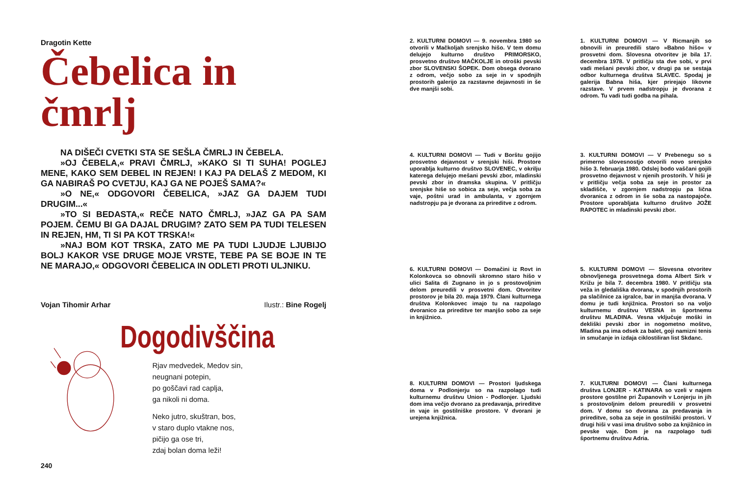Dragotin Kette
Čebelica in čmrlj
NA DIŠEČI CVETKI STA SE SEŠLA ČMRLJ IN ČEBELA.
»OJ ČEBELA,« PRAVI ČMRLJ, »KAKO SI TI SUHA! POGLEJ MENE, KAKO SEM DEBEL IN REJEN! I KAJ PA DELAŠ Z MEDOM, KI GA NABIRAŠ PO CVETJU, KAJ GA NE POJEŠ SAMA?«
»O NE,« ODGOVORI ČEBELICA, »JAZ GA DAJEM TUDI DRUGIM...«
»TO SI BEDASTA,« REČE NATO ČMRLJ, »JAZ GA PA SAM POJEM. ČEMU BI GA DAJAL DRUGIM? ZATO SEM PA TUDI TELESEN IN REJEN, HM, TI SI PA KOT TRSKA!«
»NAJ BOM KOT TRSKA, ZATO ME PA TUDI LJUDJE LJUBIJO BOLJ KAKOR VSE DRUGE MOJE VRSTE, TEBE PA SE BOJE IN TE NE MARAJO,« ODGOVORI ČEBELICA IN ODLETI PROTI ULJNIKU.
Vojan Tihomir Arhar Ilustr.: Bine Rogelj
Dogodivščina
Rjav medvedek, Medov sin,
neugnani potepin,
po goščavi rad caplja,
ga nikoli ni doma.
Neko jutro, skuštran, bos,
v staro duplo vtakne nos,
pičijo ga ose tri,
zdaj bolan doma leži!
240
2. KULTURNI DOMOVI — 9. novembra 1980 so otvorili v Mačkoljah srenjsko hišo. V tem domu delujejo kulturno društvo PRIMORSKO, prosvetno društvo MAČKOLJE in otroški pevski zbor SLOVENSKI ŠOPEK. Dom obsega dvorano z odrom, večjo sobo za seje in v spodnjih prostorih galerijo za razstavne dejavnosti in še dve manjši sobi.
1. KULTURNI DOMOVI — V Ricmanjih so obnovili in preuredili staro »Babno hišo« v prosvetni dom. Slovesna otvoritev je bila 17. decembra 1978. V pritličju sta dve sobi, v prvi vadi mešani pevski zbor, v drugi pa se sestaja odbor kulturnega društva SLAVEC. Spodaj je galerija Babna hiša, kjer prirejajo likovne razstave. V prvem nadstropju je dvorana z odrom. Tu vadi tudi godba na pihala.
4. KULTURNI DOMOVI — Tudi v Borštu gojijo prosvetno dejavnost v srenjski hiši. Prostore uporablja kulturno društvo SLOVENEC, v okrilju katerega delujejo mešani pevski zbor, mladinski pevski zbor in dramska skupina. V pritličju srenjske hiše so sobica za seje, večja soba za vaje, poštni urad in ambulanta, v zgornjem nadstropju pa je dvorana za prireditve z odrom.
3. KULTURNI DOMOVI — V Prebenegu so s primerno slovesnostjo otvorili novo srenjsko hišo 3. februarja 1980. Odslej bodo vaščani gojili prosvetno dejavnost v njenih prostorih. V hiši je v pritličju večja soba za seje in prostor za skladišče, v zgornjem nadstropju pa lična dvoranica z odrom in še soba za nastopajoče. Prostore uporabljata kulturno društvo JOŽE RAPOTEC in mladinski pevski zbor.
6. KULTURNI DOMOVI — Domačini iz Rovt in Kolonkovca so obnovili skromno staro hišo v ulici Salita di Zugnano in jo s prostovoljnim delom preuredili v prosvetni dom. Otvoritev prostorov je bila 20. maja 1979. Člani kulturnega društva Kolonkovec imajo tu na razpolago dvoranico za prireditve ter manjšo sobo za seje in knjižnico.
5. KULTURNI DOMOVI — Slovesna otvoritev obnovljenega prosvetnega doma Albert Sirk v Križu je bila 7. decembra 1980. V pritličju sta veža in gledališka dvorana, v spodnjih prostorih pa slačilnice za igralce, bar in manjša dvorana. V domu je tudi knjižnica. Prostori so na voljo kulturnemu društvu VESNA in športnemu društvu MLADINA. Vesna vključuje moški in dekliški pevski zbor in nogometno moštvo, Mladina pa ima odsek za balet, goji namizni tenis in smučanje in izdaja ciklostiliran list Skdanc.
8. KULTURNI DOMOVI — Prostori ljudskega doma v Podlonjerju so na razpolago tudi kulturnemu društvu Union - Podlonjer. Ljudski dom ima večjo dvorano za predavanja, prireditve in vaje in gostilniške prostore. V dvorani je urejena knjižnica.
7. KULTURNI DOMOVI — Člani kulturnega društva LONJER - KATINARA so vzeli v najem prostore gostilne pri Županovih v Lonjerju in jih s prostovoljnim delom preuredili v prosvetni dom. V domu so dvorana za predavanja in prireditve, soba za seje in gostilniški prostori. V drugi hiši v vasi ima društvo sobo za knjižnico in pevske vaje. Dom je na razpolago tudi športnemu društvu Adria.